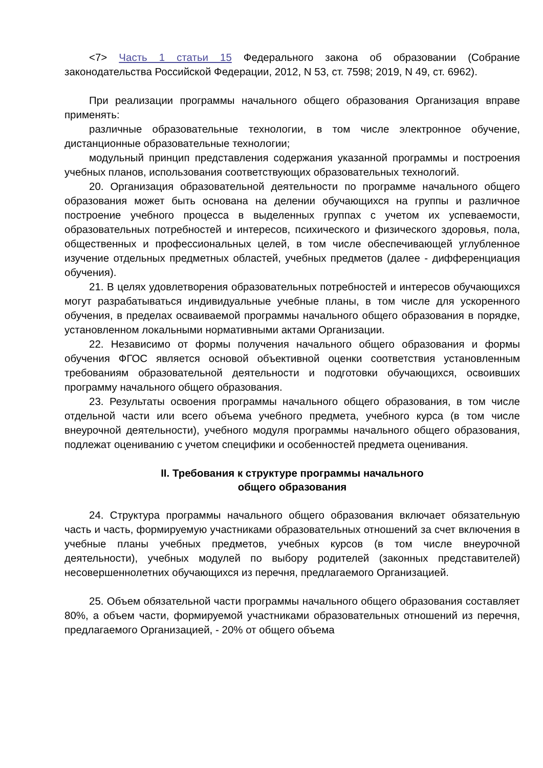<7> Часть 1 статьи 15 Федерального закона об образовании (Собрание законодательства Российской Федерации, 2012, N 53, ст. 7598; 2019, N 49, ст. 6962).
При реализации программы начального общего образования Организация вправе применять:
различные образовательные технологии, в том числе электронное обучение, дистанционные образовательные технологии;
модульный принцип представления содержания указанной программы и построения учебных планов, использования соответствующих образовательных технологий.
20. Организация образовательной деятельности по программе начального общего образования может быть основана на делении обучающихся на группы и различное построение учебного процесса в выделенных группах с учетом их успеваемости, образовательных потребностей и интересов, психического и физического здоровья, пола, общественных и профессиональных целей, в том числе обеспечивающей углубленное изучение отдельных предметных областей, учебных предметов (далее - дифференциация обучения).
21. В целях удовлетворения образовательных потребностей и интересов обучающихся могут разрабатываться индивидуальные учебные планы, в том числе для ускоренного обучения, в пределах осваиваемой программы начального общего образования в порядке, установленном локальными нормативными актами Организации.
22. Независимо от формы получения начального общего образования и формы обучения ФГОС является основой объективной оценки соответствия установленным требованиям образовательной деятельности и подготовки обучающихся, освоивших программу начального общего образования.
23. Результаты освоения программы начального общего образования, в том числе отдельной части или всего объема учебного предмета, учебного курса (в том числе внеурочной деятельности), учебного модуля программы начального общего образования, подлежат оцениванию с учетом специфики и особенностей предмета оценивания.
II. Требования к структуре программы начального
общего образования
24. Структура программы начального общего образования включает обязательную часть и часть, формируемую участниками образовательных отношений за счет включения в учебные планы учебных предметов, учебных курсов (в том числе внеурочной деятельности), учебных модулей по выбору родителей (законных представителей) несовершеннолетних обучающихся из перечня, предлагаемого Организацией.
25. Объем обязательной части программы начального общего образования составляет 80%, а объем части, формируемой участниками образовательных отношений из перечня, предлагаемого Организацией, - 20% от общего объема